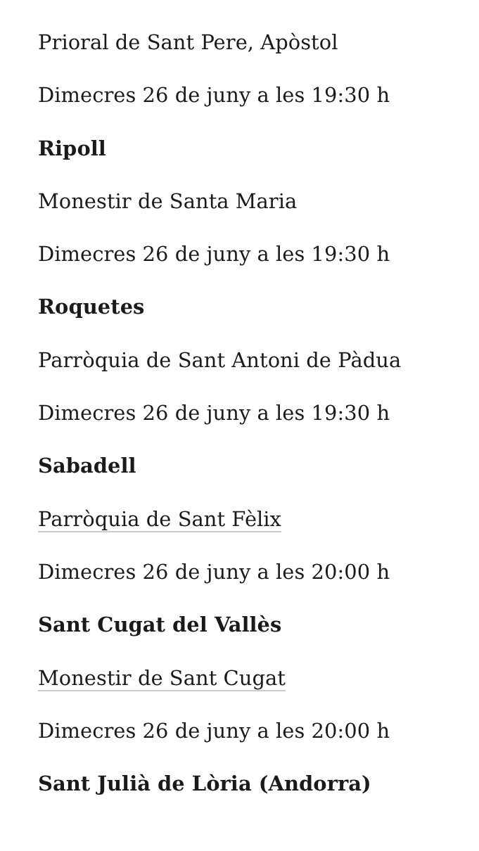Prioral de Sant Pere, Apòstol
Dimecres 26 de juny a les 19:30 h
Ripoll
Monestir de Santa Maria
Dimecres 26 de juny a les 19:30 h
Roquetes
Parròquia de Sant Antoni de Pàdua
Dimecres 26 de juny a les 19:30 h
Sabadell
Parròquia de Sant Fèlix
Dimecres 26 de juny a les 20:00 h
Sant Cugat del Vallès
Monestir de Sant Cugat
Dimecres 26 de juny a les 20:00 h
Sant Julià de Lòria (Andorra)